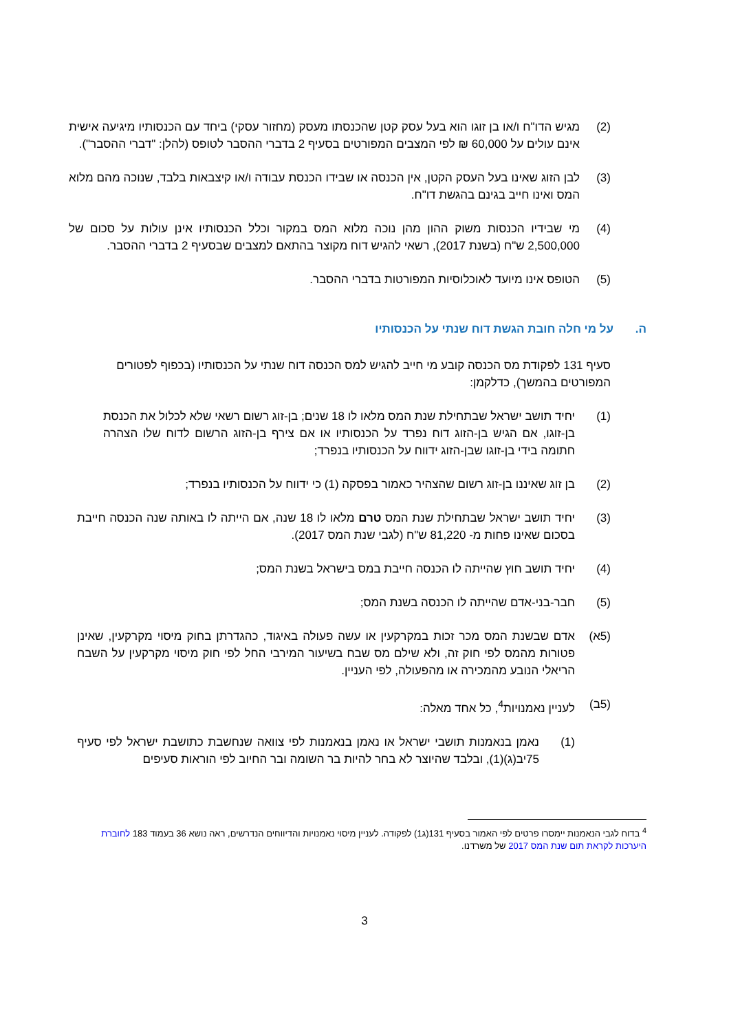(2) מגיש הדו"ח ו/או בן זוגו הוא בעל עסק קטן שהכנסתו מעסק (מחזור עסקי) ביחד עם הכנסותיו מיגיעה אישית אינם עולים על 60,000 ₪ לפי המצבים המפורטים בסעיף 2 בדברי ההסבר לטופס (להלן: "דברי ההסבר").
(3) לבן הזוג שאינו בעל העסק הקטן, אין הכנסה או שבידו הכנסת עבודה ו/או קיצבאות בלבד, שנוכה מהם מלוא המס ואינו חייב בגינם בהגשת דו"ח.
(4) מי שבידיו הכנסות משוק ההון מהן נוכה מלוא המס במקור וכלל הכנסותיו אינן עולות על סכום של 2,500,000 ש"ח (בשנת 2017), רשאי להגיש דוח מקוצר בהתאם למצבים שבסעיף 2 בדברי ההסבר.
(5) הטופס אינו מיועד לאוכלוסיות המפורטות בדברי ההסבר.
ה. על מי חלה חובת הגשת דוח שנתי על הכנסותיו
סעיף 131 לפקודת מס הכנסה קובע מי חייב להגיש למס הכנסה דוח שנתי על הכנסותיו (בכפוף לפטורים המפורטים בהמשך), כדלקמן:
(1) יחיד תושב ישראל שבתחילת שנת המס מלאו לו 18 שנים; בן-זוג רשום רשאי שלא לכלול את הכנסת בן-זוגו, אם הגיש בן-הזוג דוח נפרד על הכנסותיו או אם צירף בן-הזוג הרשום לדוח שלו הצהרה חתומה בידי בן-זוגו שבן-הזוג ידווח על הכנסותיו בנפרד;
(2) בן זוג שאיננו בן-זוג רשום שהצהיר כאמור בפסקה (1) כי ידווח על הכנסותיו בנפרד;
(3) יחיד תושב ישראל שבתחילת שנת המס טרם מלאו לו 18 שנה, אם הייתה לו באותה שנה הכנסה חייבת בסכום שאינו פחות מ- 81,220 ש"ח (לגבי שנת המס 2017).
(4) יחיד תושב חוץ שהייתה לו הכנסה חייבת במס בישראל בשנת המס;
(5) חבר-בני-אדם שהייתה לו הכנסה בשנת המס;
(5א) אדם שבשנת המס מכר זכות במקרקעין או עשה פעולה באיגוד, כהגדרתן בחוק מיסוי מקרקעין, שאינן פטורות מהמס לפי חוק זה, ולא שילם מס שבח בשיעור המירבי החל לפי חוק מיסוי מקרקעין על השבח הריאלי הנובע מהמכירה או מהפעולה, לפי העניין.
(5ב) לעניין נאמנויות<sup>4</sup>, כל אחד מאלה:
(1) נאמן בנאמנות תושבי ישראל או נאמן בנאמנות לפי צוואה שנחשבת כתושבת ישראל לפי סעיף 75יב(ג)(1), ובלבד שהיוצר לא בחר להיות בר השומה ובר החיוב לפי הוראות סעיפים
<sup>4</sup> בדוח לגבי הנאמנות יימסרו פרטים לפי האמור בסעיף 131(ג1) לפקודה. לעניין מיסוי נאמנויות והדיווחים הנדרשים, ראה נושא 36 בעמוד 183 לחוברת היערכות לקראת תום שנת המס 2017 של משרדנו.
3